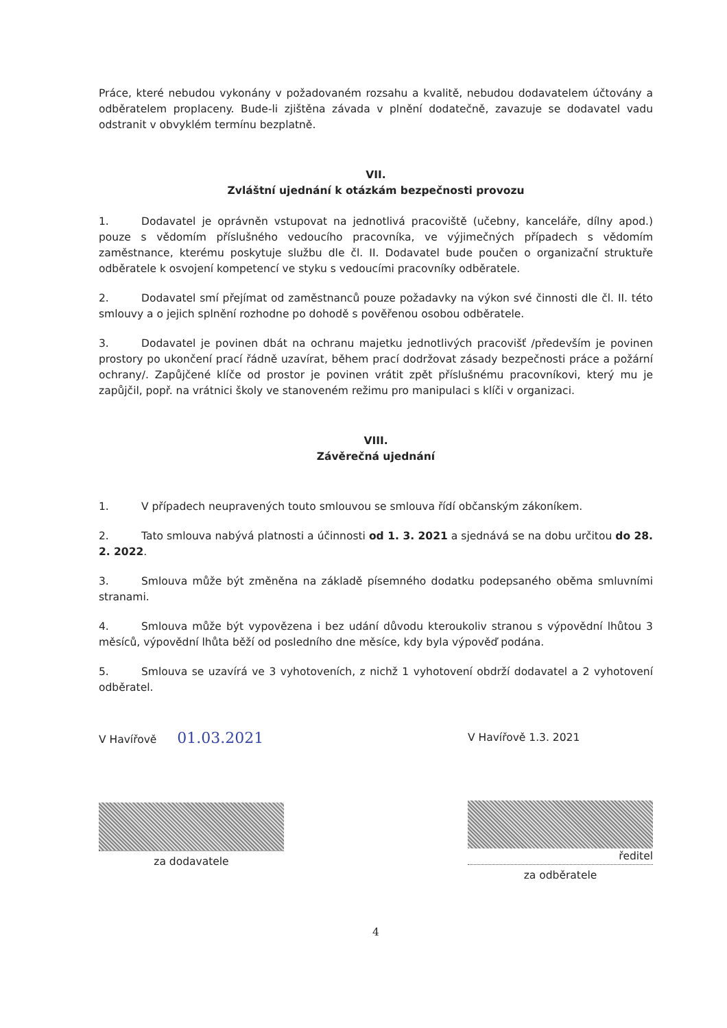Práce, které nebudou vykonány v požadovaném rozsahu a kvalitě, nebudou dodavatelem účtovány a odběratelem proplaceny. Bude-li zjištěna závada v plnění dodatečně, zavazuje se dodavatel vadu odstranit v obvyklém termínu bezplatně.
VII.
Zvláštní ujednání k otázkám bezpečnosti provozu
1. Dodavatel je oprávněn vstupovat na jednotlivá pracoviště (učebny, kanceláře, dílny apod.) pouze s vědomím příslušného vedoucího pracovníka, ve výjimečných případech s vědomím zaměstnance, kterému poskytuje službu dle čl. II. Dodavatel bude poučen o organizační struktuře odběratele k osvojení kompetencí ve styku s vedoucími pracovníky odběratele.
2. Dodavatel smí přejímat od zaměstnanců pouze požadavky na výkon své činnosti dle čl. II. této smlouvy a o jejich splnění rozhodne po dohodě s pověřenou osobou odběratele.
3. Dodavatel je povinen dbát na ochranu majetku jednotlivých pracovišť /především je povinen prostory po ukončení prací řádně uzavírat, během prací dodržovat zásady bezpečnosti práce a požární ochrany/. Zapůjčené klíče od prostor je povinen vrátit zpět příslušnému pracovníkovi, který mu je zapůjčil, popř. na vrátnici školy ve stanoveném režimu pro manipulaci s klíči v organizaci.
VIII.
Závěrečná ujednání
1. V případech neupravených touto smlouvou se smlouva řídí občanským zákoníkem.
2. Tato smlouva nabývá platnosti a účinnosti od 1. 3. 2021 a sjednává se na dobu určitou do 28. 2. 2022.
3. Smlouva může být změněna na základě písemného dodatku podepsaného oběma smluvními stranami.
4. Smlouva může být vypovězena i bez udání důvodu kteroukoliv stranou s výpovědní lhůtou 3 měsíců, výpovědní lhůta běží od posledního dne měsíce, kdy byla výpověď podána.
5. Smlouva se uzavírá ve 3 vyhotoveních, z nichž 1 vyhotovení obdrží dodavatel a 2 vyhotovení odběratel.
V Havířově 01.03.2021
za dodavatele
V Havířově 1.3. 2021
ředitel
za odběratele
4